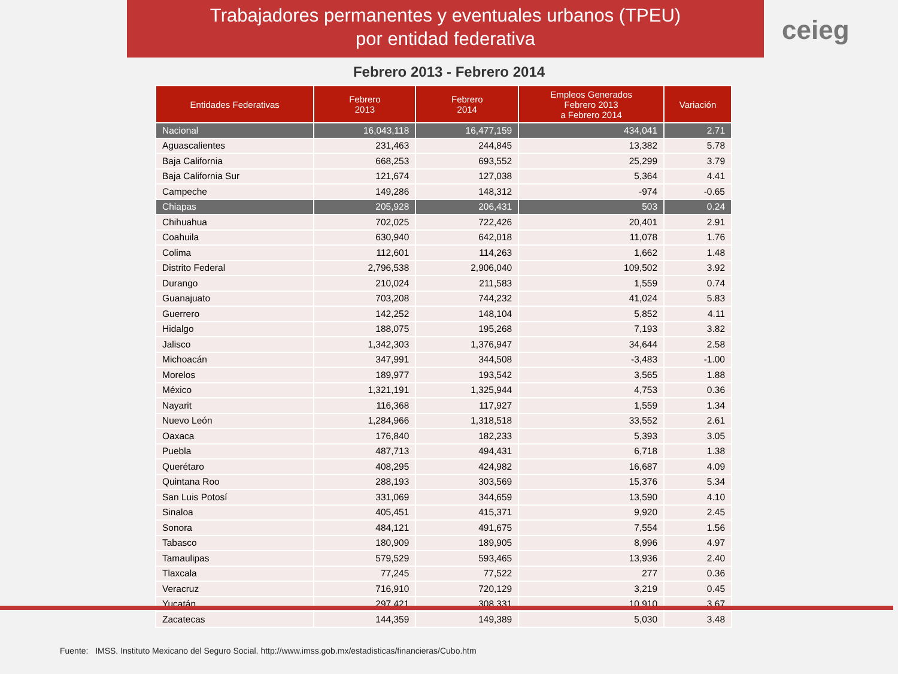Trabajadores permanentes y eventuales urbanos (TPEU)
por entidad federativa
ceieg
Febrero 2013 - Febrero 2014
| Entidades Federativas | Febrero 2013 | Febrero 2014 | Empleos Generados Febrero 2013 a Febrero 2014 | Variación |
| --- | --- | --- | --- | --- |
| Nacional | 16,043,118 | 16,477,159 | 434,041 | 2.71 |
| Aguascalientes | 231,463 | 244,845 | 13,382 | 5.78 |
| Baja California | 668,253 | 693,552 | 25,299 | 3.79 |
| Baja California Sur | 121,674 | 127,038 | 5,364 | 4.41 |
| Campeche | 149,286 | 148,312 | -974 | -0.65 |
| Chiapas | 205,928 | 206,431 | 503 | 0.24 |
| Chihuahua | 702,025 | 722,426 | 20,401 | 2.91 |
| Coahuila | 630,940 | 642,018 | 11,078 | 1.76 |
| Colima | 112,601 | 114,263 | 1,662 | 1.48 |
| Distrito Federal | 2,796,538 | 2,906,040 | 109,502 | 3.92 |
| Durango | 210,024 | 211,583 | 1,559 | 0.74 |
| Guanajuato | 703,208 | 744,232 | 41,024 | 5.83 |
| Guerrero | 142,252 | 148,104 | 5,852 | 4.11 |
| Hidalgo | 188,075 | 195,268 | 7,193 | 3.82 |
| Jalisco | 1,342,303 | 1,376,947 | 34,644 | 2.58 |
| Michoacán | 347,991 | 344,508 | -3,483 | -1.00 |
| Morelos | 189,977 | 193,542 | 3,565 | 1.88 |
| México | 1,321,191 | 1,325,944 | 4,753 | 0.36 |
| Nayarit | 116,368 | 117,927 | 1,559 | 1.34 |
| Nuevo León | 1,284,966 | 1,318,518 | 33,552 | 2.61 |
| Oaxaca | 176,840 | 182,233 | 5,393 | 3.05 |
| Puebla | 487,713 | 494,431 | 6,718 | 1.38 |
| Querétaro | 408,295 | 424,982 | 16,687 | 4.09 |
| Quintana Roo | 288,193 | 303,569 | 15,376 | 5.34 |
| San Luis Potosí | 331,069 | 344,659 | 13,590 | 4.10 |
| Sinaloa | 405,451 | 415,371 | 9,920 | 2.45 |
| Sonora | 484,121 | 491,675 | 7,554 | 1.56 |
| Tabasco | 180,909 | 189,905 | 8,996 | 4.97 |
| Tamaulipas | 579,529 | 593,465 | 13,936 | 2.40 |
| Tlaxcala | 77,245 | 77,522 | 277 | 0.36 |
| Veracruz | 716,910 | 720,129 | 3,219 | 0.45 |
| Yucatán | 297,421 | 308,331 | 10,910 | 3.67 |
| Zacatecas | 144,359 | 149,389 | 5,030 | 3.48 |
Fuente: IMSS. Instituto Mexicano del Seguro Social. http://www.imss.gob.mx/estadisticas/financieras/Cubo.htm